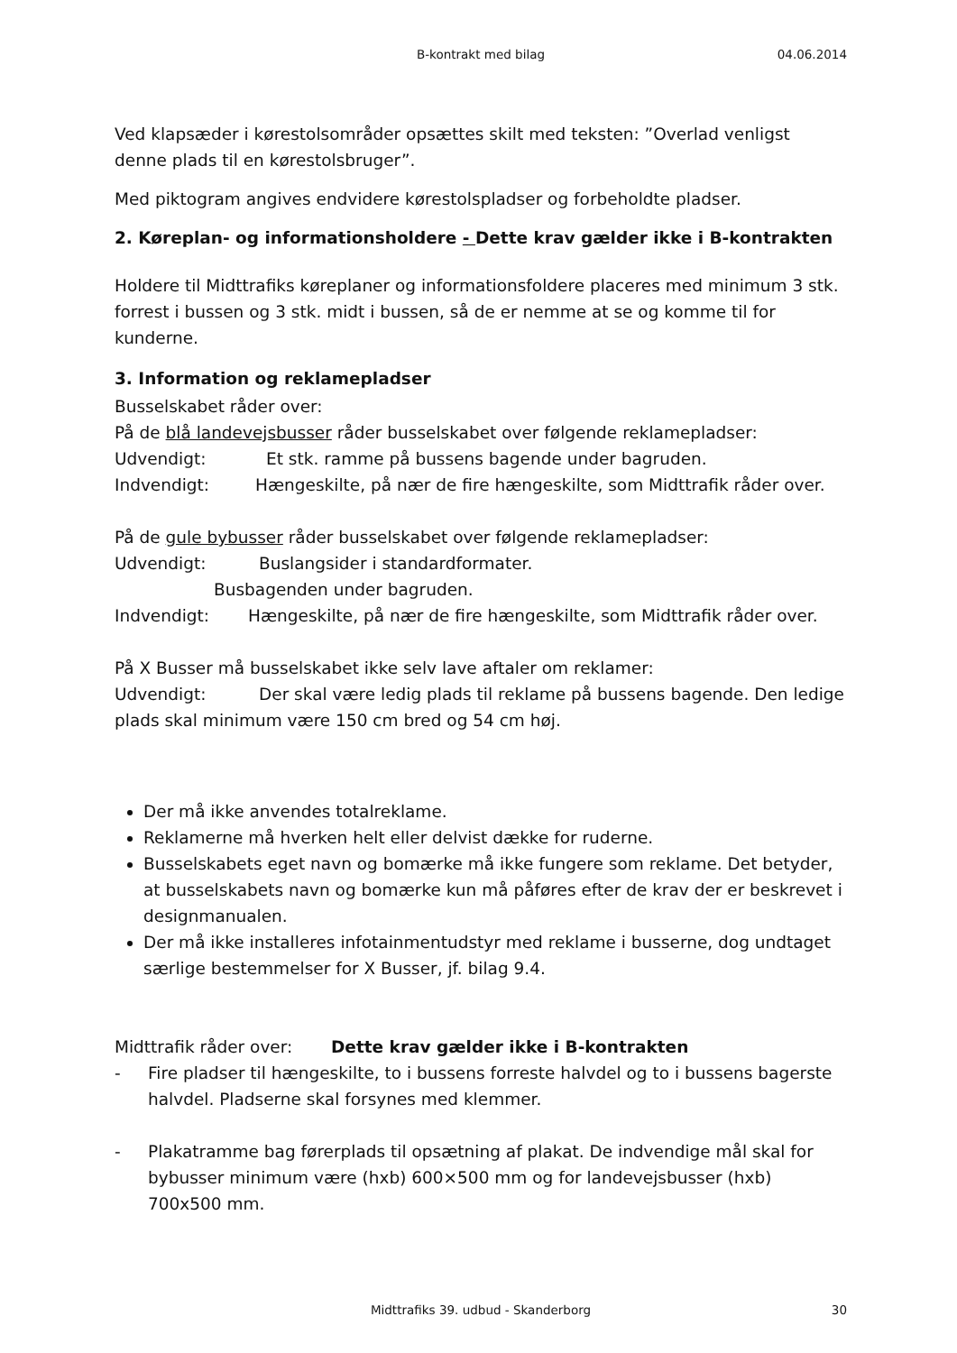B-kontrakt med bilag
04.06.2014
Ved klapsæder i kørestolsområder opsættes skilt med teksten: ”Overlad venligst denne plads til en kørestolsbruger”.
Med piktogram angives endvidere kørestolspladser og forbeholdte pladser.
2. Køreplan- og informationsholdere - Dette krav gælder ikke i B-kontrakten
Holdere til Midttrafiks køreplaner og informationsfoldere placeres med minimum 3 stk. forrest i bussen og 3 stk. midt i bussen, så de er nemme at se og komme til for kunderne.
3. Information og reklamepladser
Busselskabet råder over:
På de blå landevejsbusser råder busselskabet over følgende reklamepladser:
Udvendigt: Et stk. ramme på bussens bagende under bagruden.
Indvendigt: Hængeskilte, på nær de fire hængeskilte, som Midttrafik råder over.
På de gule bybusser råder busselskabet over følgende reklamepladser:
Udvendigt: Buslangsider i standardformater.
Busbagenden under bagruden.
Indvendigt: Hængeskilte, på nær de fire hængeskilte, som Midttrafik råder over.
På X Busser må busselskabet ikke selv lave aftaler om reklamer:
Udvendigt: Der skal være ledig plads til reklame på bussens bagende. Den ledige plads skal minimum være 150 cm bred og 54 cm høj.
Der må ikke anvendes totalreklame.
Reklamerne må hverken helt eller delvist dække for ruderne.
Busselskabets eget navn og bomærke må ikke fungere som reklame. Det betyder, at busselskabets navn og bomærke kun må påføres efter de krav der er beskrevet i designmanualen.
Der må ikke installeres infotainmentudstyr med reklame i busserne, dog undtaget særlige bestemmelser for X Busser, jf. bilag 9.4.
Midttrafik råder over: Dette krav gælder ikke i B-kontrakten
- Fire pladser til hængeskilte, to i bussens forreste halvdel og to i bussens bagerste halvdel. Pladserne skal forsynes med klemmer.
- Plakatramme bag førerplads til opsætning af plakat. De indvendige mål skal for bybusser minimum være (hxb) 600×500 mm og for landevejsbusser (hxb) 700x500 mm.
Midttrafiks 39. udbud - Skanderborg
30